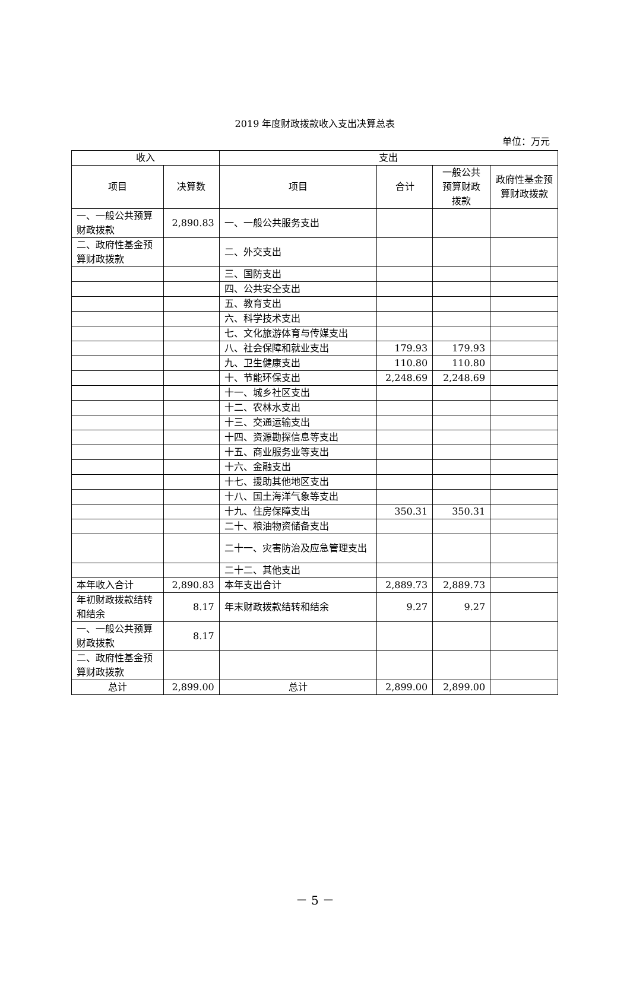2019 年度财政拨款收入支出决算总表
单位：万元
| 收入 | | 支出 | | | |
| --- | --- | --- | --- | --- | --- |
| 项目 | 决算数 | 项目 | 合计 | 一般公共预算财政拨款 | 政府性基金预算财政拨款 |
| 一、一般公共预算财政拨款 | 2,890.83 | 一、一般公共服务支出 | | | |
| 二、政府性基金预算财政拨款 | | 二、外交支出 | | | |
| | | 三、国防支出 | | | |
| | | 四、公共安全支出 | | | |
| | | 五、教育支出 | | | |
| | | 六、科学技术支出 | | | |
| | | 七、文化旅游体育与传媒支出 | | | |
| | | 八、社会保障和就业支出 | 179.93 | 179.93 | |
| | | 九、卫生健康支出 | 110.80 | 110.80 | |
| | | 十、节能环保支出 | 2,248.69 | 2,248.69 | |
| | | 十一、城乡社区支出 | | | |
| | | 十二、农林水支出 | | | |
| | | 十三、交通运输支出 | | | |
| | | 十四、资源勘探信息等支出 | | | |
| | | 十五、商业服务业等支出 | | | |
| | | 十六、金融支出 | | | |
| | | 十七、援助其他地区支出 | | | |
| | | 十八、国土海洋气象等支出 | | | |
| | | 十九、住房保障支出 | 350.31 | 350.31 | |
| | | 二十、粮油物资储备支出 | | | |
| | | 二十一、灾害防治及应急管理支出 | | | |
| | | 二十二、其他支出 | | | |
| 本年收入合计 | 2,890.83 | 本年支出合计 | 2,889.73 | 2,889.73 | |
| 年初财政拨款结转和结余 | 8.17 | 年末财政拨款结转和结余 | 9.27 | 9.27 | |
| 一、一般公共预算财政拨款 | 8.17 | | | | |
| 二、政府性基金预算财政拨款 | | | | | |
| 总计 | 2,899.00 | 总计 | 2,899.00 | 2,899.00 | |
－ 5 －